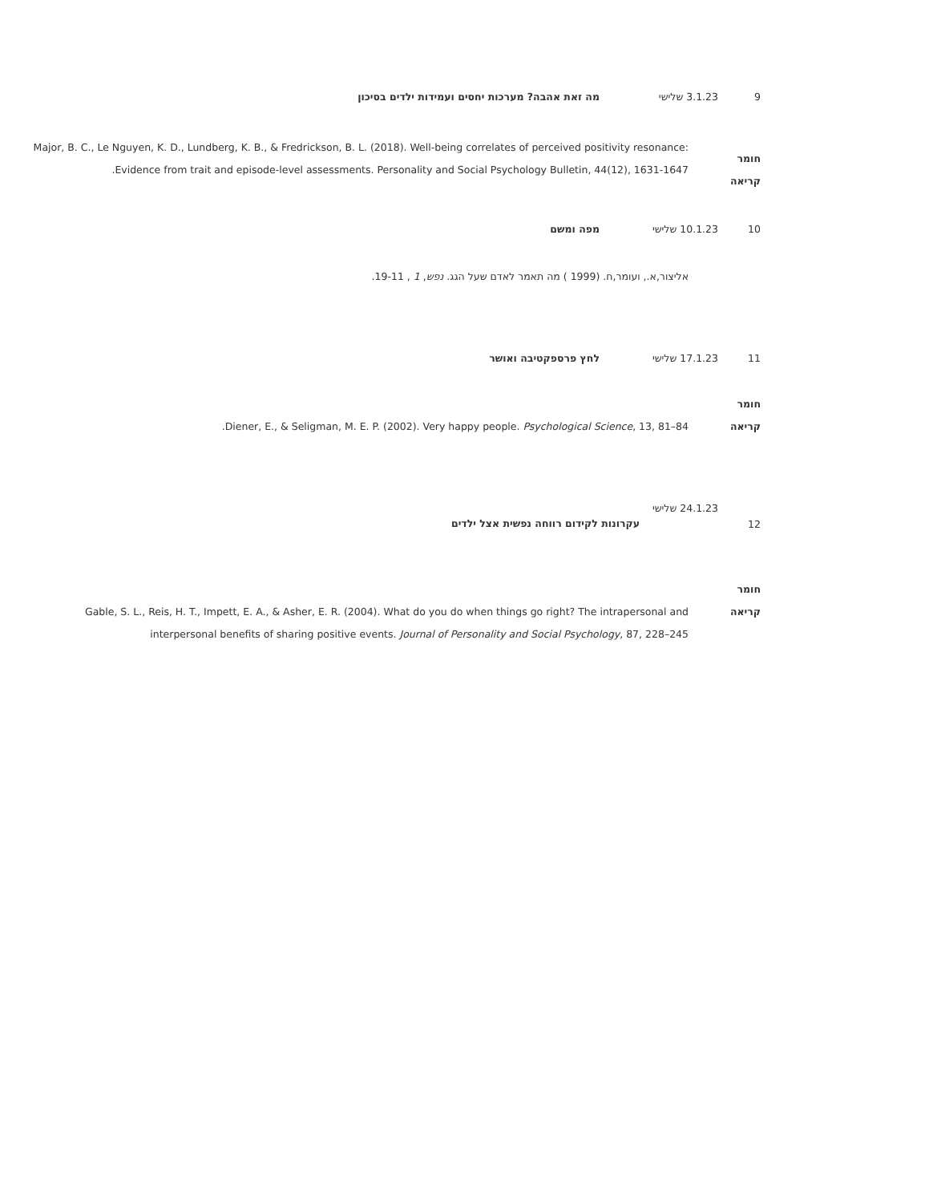9 3.1.23 שלישי מה זאת אהבה? מערכות יחסים ועמידות ילדים בסיכון
חומר
קריאה
Major, B. C., Le Nguyen, K. D., Lundberg, K. B., & Fredrickson, B. L. (2018). Well-being correlates of perceived positivity resonance: Evidence from trait and episode-level assessments. Personality and Social Psychology Bulletin, 44(12), 1631-1647.
10 10.1.23 שלישי מפה ומשם
אליצור,א., ועומר,ח. (1999 ) מה תאמר לאדם שעל הגג. נפש, 1 , 19-11.
11 17.1.23 שלישי לחץ פרספקטיבה ואושר
חומר
קריאה
Diener, E., & Seligman, M. E. P. (2002). Very happy people. Psychological Science, 13, 81–84.
12
24.1.23 שלישי
עקרונות לקידום רווחה נפשית אצל ילדים
חומר
קריאה
Gable, S. L., Reis, H. T., Impett, E. A., & Asher, E. R. (2004). What do you do when things go right? The intrapersonal and interpersonal benefits of sharing positive events. Journal of Personality and Social Psychology, 87, 228–245